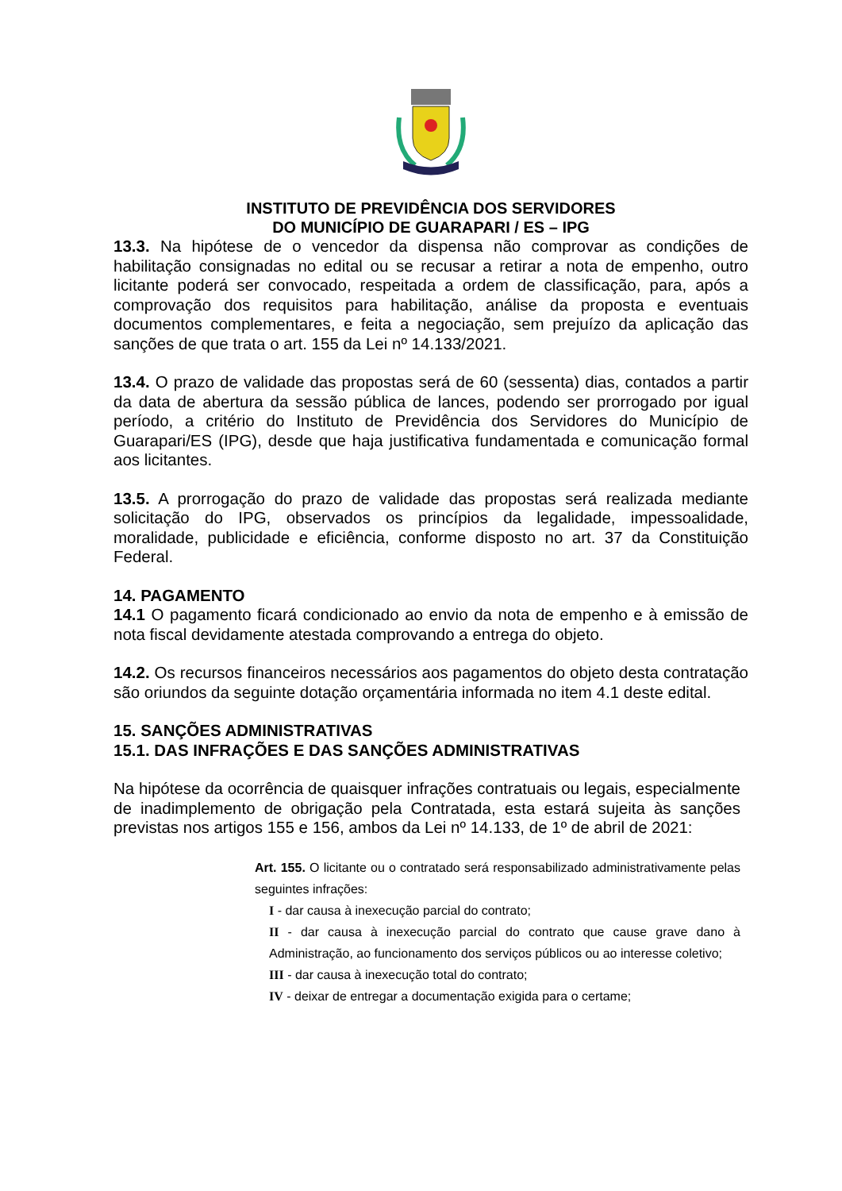INSTITUTO DE PREVIDÊNCIA DOS SERVIDORES
DO MUNICÍPIO DE GUARAPARI / ES – IPG
13.3. Na hipótese de o vencedor da dispensa não comprovar as condições de habilitação consignadas no edital ou se recusar a retirar a nota de empenho, outro licitante poderá ser convocado, respeitada a ordem de classificação, para, após a comprovação dos requisitos para habilitação, análise da proposta e eventuais documentos complementares, e feita a negociação, sem prejuízo da aplicação das sanções de que trata o art. 155 da Lei nº 14.133/2021.
13.4. O prazo de validade das propostas será de 60 (sessenta) dias, contados a partir da data de abertura da sessão pública de lances, podendo ser prorrogado por igual período, a critério do Instituto de Previdência dos Servidores do Município de Guarapari/ES (IPG), desde que haja justificativa fundamentada e comunicação formal aos licitantes.
13.5. A prorrogação do prazo de validade das propostas será realizada mediante solicitação do IPG, observados os princípios da legalidade, impessoalidade, moralidade, publicidade e eficiência, conforme disposto no art. 37 da Constituição Federal.
14. PAGAMENTO
14.1 O pagamento ficará condicionado ao envio da nota de empenho e à emissão de nota fiscal devidamente atestada comprovando a entrega do objeto.
14.2. Os recursos financeiros necessários aos pagamentos do objeto desta contratação são oriundos da seguinte dotação orçamentária informada no item 4.1 deste edital.
15. SANÇÕES ADMINISTRATIVAS
15.1. DAS INFRAÇÕES E DAS SANÇÕES ADMINISTRATIVAS
Na hipótese da ocorrência de quaisquer infrações contratuais ou legais, especialmente de inadimplemento de obrigação pela Contratada, esta estará sujeita às sanções previstas nos artigos 155 e 156, ambos da Lei nº 14.133, de 1º de abril de 2021:
Art. 155. O licitante ou o contratado será responsabilizado administrativamente pelas seguintes infrações:
I - dar causa à inexecução parcial do contrato;
II - dar causa à inexecução parcial do contrato que cause grave dano à Administração, ao funcionamento dos serviços públicos ou ao interesse coletivo;
III - dar causa à inexecução total do contrato;
IV - deixar de entregar a documentação exigida para o certame;